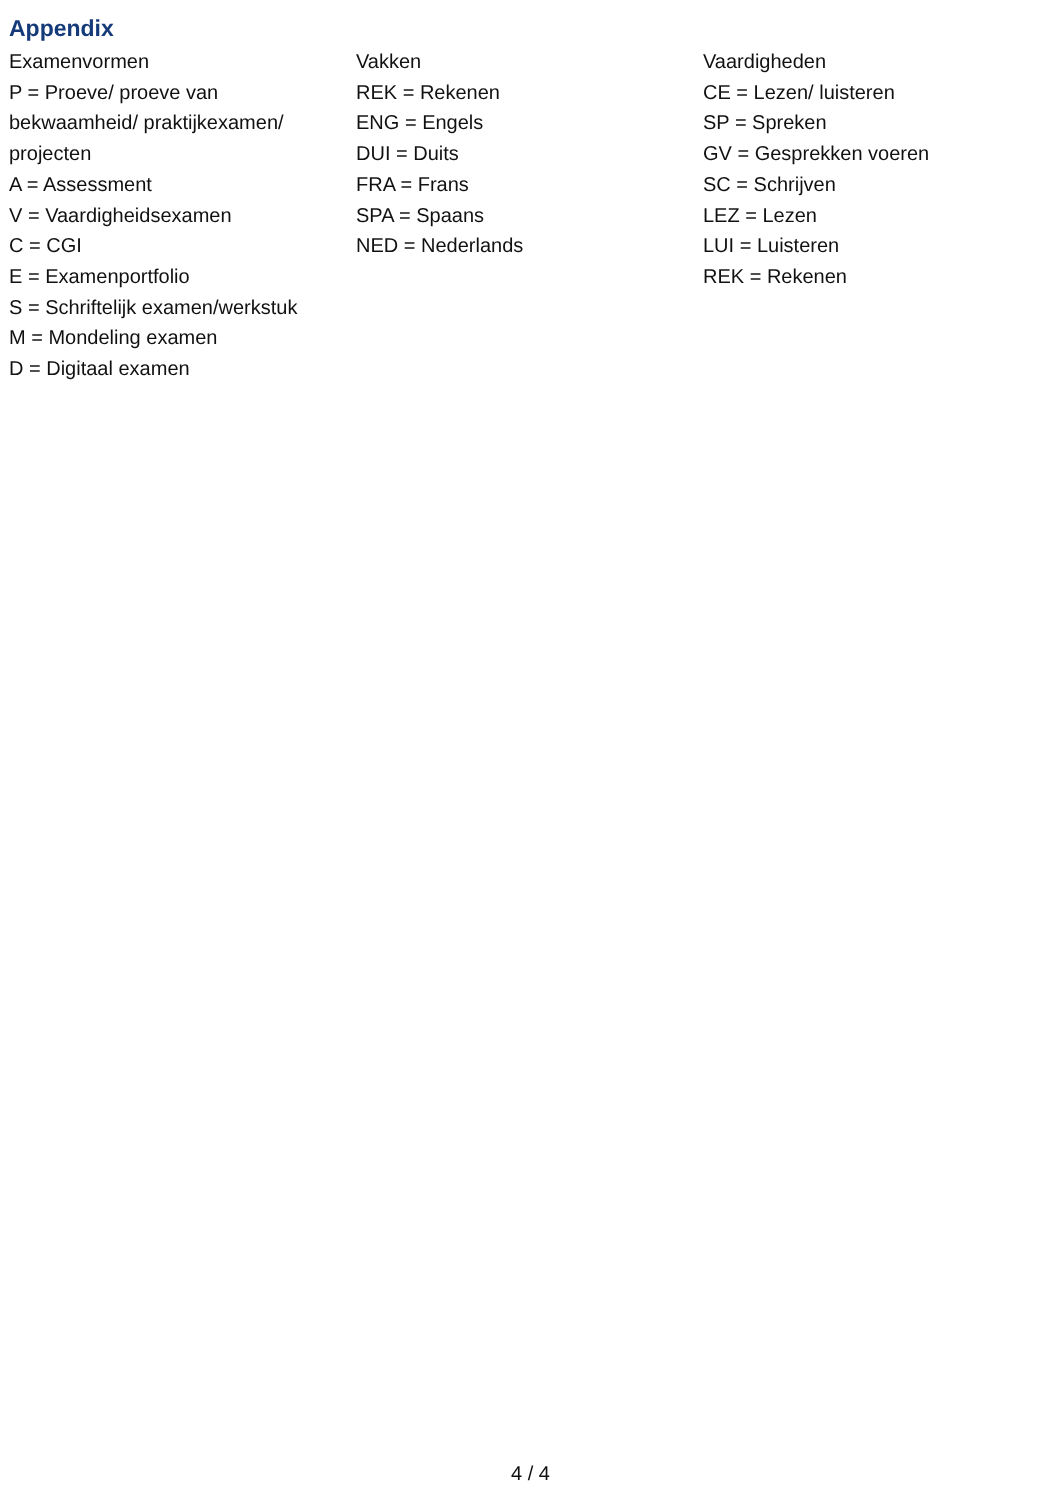Appendix
Examenvormen
P = Proeve/ proeve van bekwaamheid/ praktijkexamen/ projecten
A = Assessment
V = Vaardigheidsexamen
C = CGI
E = Examenportfolio
S = Schriftelijk examen/werkstuk
M = Mondeling examen
D = Digitaal examen
Vakken
REK = Rekenen
ENG = Engels
DUI = Duits
FRA = Frans
SPA = Spaans
NED = Nederlands
Vaardigheden
CE = Lezen/ luisteren
SP = Spreken
GV = Gesprekken voeren
SC = Schrijven
LEZ = Lezen
LUI = Luisteren
REK = Rekenen
4 / 4